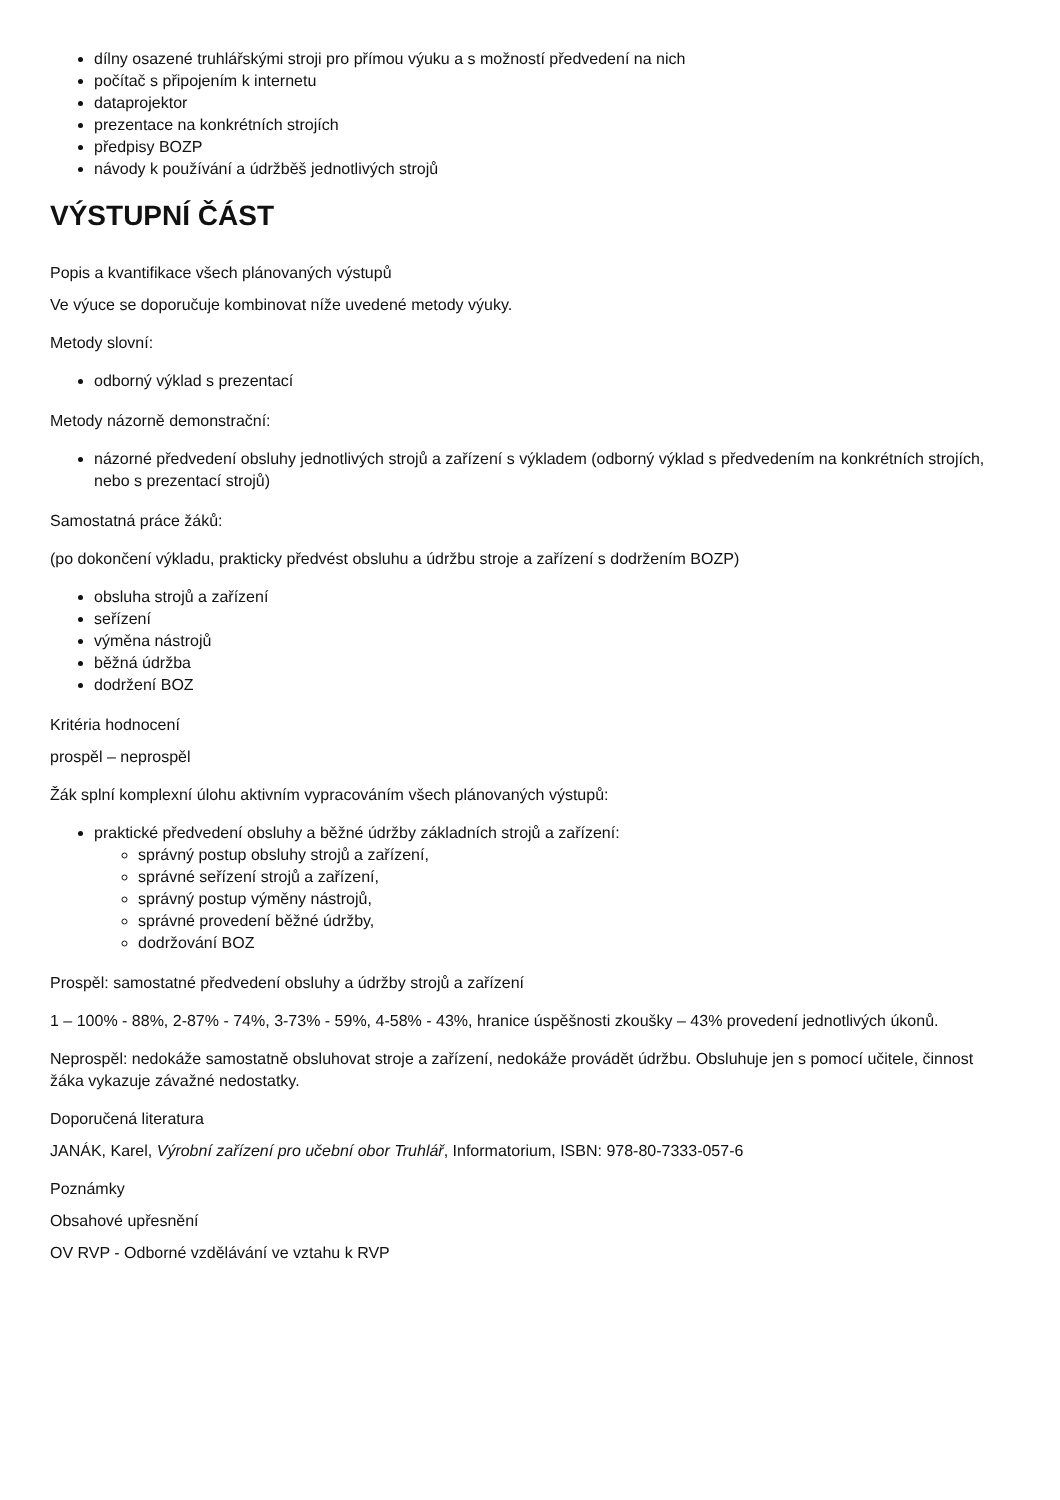dílny osazené truhlářskými stroji pro přímou výuku a s možností předvedení na nich
počítač s připojením k internetu
dataprojektor
prezentace na konkrétních strojích
předpisy BOZP
návody k používání a údržběš jednotlivých strojů
VÝSTUPNÍ ČÁST
Popis a kvantifikace všech plánovaných výstupů
Ve výuce se doporučuje kombinovat níže uvedené metody výuky.
Metody slovní:
odborný výklad s prezentací
Metody názorně demonstrační:
názorné předvedení obsluhy jednotlivých strojů a zařízení s výkladem (odborný výklad s předvedením na konkrétních strojích, nebo s prezentací strojů)
Samostatná práce žáků:
(po dokončení výkladu, prakticky předvést obsluhu a údržbu stroje a zařízení s dodržením BOZP)
obsluha strojů a zařízení
seřízení
výměna nástrojů
běžná údržba
dodržení BOZ
Kritéria hodnocení
prospěl – neprospěl
Žák splní komplexní úlohu aktivním vypracováním všech plánovaných výstupů:
praktické předvedení obsluhy a běžné údržby základních strojů a zařízení:
správný postup obsluhy strojů a zařízení,
správné seřízení strojů a zařízení,
správný postup výměny nástrojů,
správné provedení běžné údržby,
dodržování BOZ
Prospěl: samostatné předvedení obsluhy a údržby strojů a zařízení
1 – 100% - 88%, 2-87% - 74%, 3-73% - 59%, 4-58% - 43%, hranice úspěšnosti zkoušky – 43% provedení jednotlivých úkonů.
Neprospěl: nedokáže samostatně obsluhovat stroje a zařízení, nedokáže provádět údržbu. Obsluhuje jen s pomocí učitele, činnost žáka vykazuje závažné nedostatky.
Doporučená literatura
JANÁK, Karel, Výrobní zařízení pro učební obor Truhlář, Informatorium, ISBN: 978-80-7333-057-6
Poznámky
Obsahové upřesnění
OV RVP - Odborné vzdělávání ve vztahu k RVP